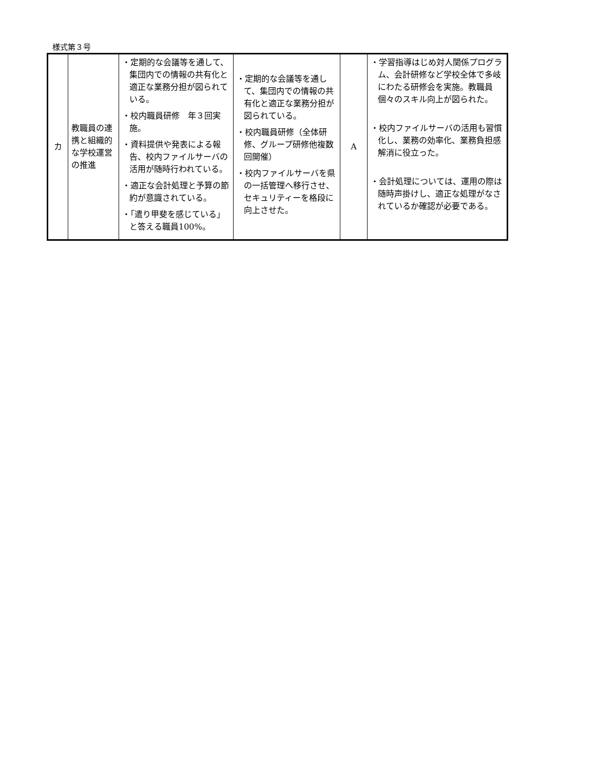様式第３号
| カ | 教職員の連携と組織的な学校運営の推進 | ・定期的な会議等を通して、集団内での情報の共有化と適正な業務分担が図られている。 ・校内職員研修 年３回実施。 ・資料提供や発表による報告、校内ファイルサーバの活用が随時行われている。 ・適正な会計処理と予算の節約が意識されている。 ・「遣り甲斐を感じている」と答える職員100%。 | ・定期的な会議等を通して、集団内での情報の共有化と適正な業務分担が図られている。 ・校内職員研修（全体研修、グループ研修他複数回開催） ・校内ファイルサーバを県の一括管理へ移行させ、セキュリティーを格段に向上させた。 | A | ・学習指導はじめ対人関係プログラム、会計研修など学校全体で多岐にわたる研修会を実施。教職員個々のスキル向上が図られた。 ・校内ファイルサーバの活用も習慣化し、業務の効率化、業務負担感解消に役立った。 ・会計処理については、運用の際は随時声掛けし、適正な処理がなされているか確認が必要である。 |